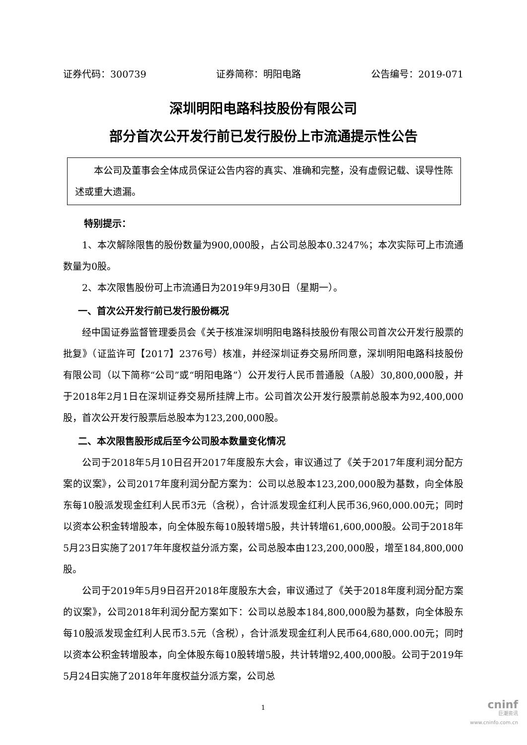证券代码：300739 证券简称：明阳电路 公告编号：2019-071
深圳明阳电路科技股份有限公司
部分首次公开发行前已发行股份上市流通提示性公告
本公司及董事会全体成员保证公告内容的真实、准确和完整，没有虚假记载、误导性陈述或重大遗漏。
特别提示：
1、本次解除限售的股份数量为900,000股，占公司总股本0.3247%；本次实际可上市流通数量为0股。
2、本次限售股份可上市流通日为2019年9月30日（星期一）。
一、首次公开发行前已发行股份概况
经中国证券监督管理委员会《关于核准深圳明阳电路科技股份有限公司首次公开发行股票的批复》（证监许可【2017】2376号）核准，并经深圳证券交易所同意，深圳明阳电路科技股份有限公司（以下简称“公司”或“明阳电路”）公开发行人民币普通股（A股）30,800,000股，并于2018年2月1日在深圳证券交易所挂牌上市。公司首次公开发行股票前总股本为92,400,000股，首次公开发行股票后总股本为123,200,000股。
二、本次限售股形成后至今公司股本数量变化情况
公司于2018年5月10日召开2017年度股东大会，审议通过了《关于2017年度利润分配方案的议案》，公司2017年度利润分配方案为：公司以总股本123,200,000股为基数，向全体股东每10股派发现金红利人民币3元（含税），合计派发现金红利人民币36,960,000.00元；同时以资本公积金转增股本，向全体股东每10股转增5股，共计转增61,600,000股。公司于2018年5月23日实施了2017年年度权益分派方案，公司总股本由123,200,000股，增至184,800,000股。
公司于2019年5月9日召开2018年度股东大会，审议通过了《关于2018年度利润分配方案的议案》，公司2018年利润分配方案如下：公司以总股本184,800,000股为基数，向全体股东每10股派发现金红利人民币3.5元（含税），合计派发现金红利人民币64,680,000.00元；同时以资本公积金转增股本，向全体股东每10股转增5股，共计转增92,400,000股。公司于2019年5月24日实施了2018年年度权益分派方案，公司总
1
cninf
巨潮资讯
www.cninfo.com.cn